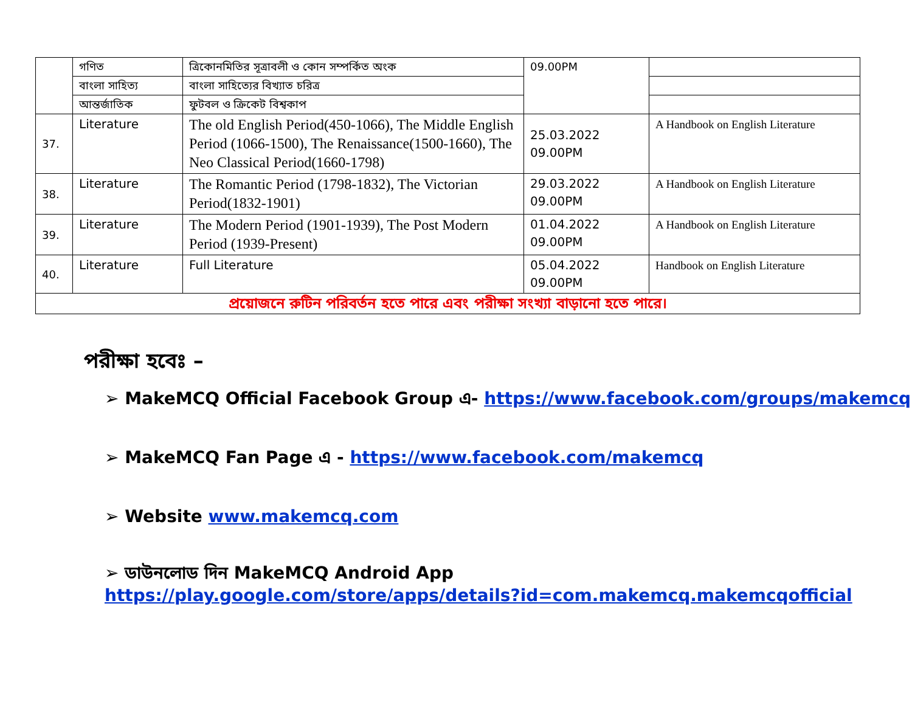| | গণিত | ত্রিকোনমিতির সূত্রাবলী ও কোন সম্পর্কিত অংক | 09.00PM | |
| | বাংলা সাহিত্য | বাংলা সাহিত্যের বিখ্যাত চরিত্র | | |
| | আন্তর্জাতিক | ফুটবল ও ক্রিকেট বিশ্বকাপ | | |
| 37. | Literature | The old English Period(450-1066), The Middle English Period (1066-1500), The Renaissance(1500-1660), The Neo Classical Period(1660-1798) | 25.03.2022 09.00PM | A Handbook on English Literature |
| 38. | Literature | The Romantic Period (1798-1832), The Victorian Period(1832-1901) | 29.03.2022 09.00PM | A Handbook on English Literature |
| 39. | Literature | The Modern Period (1901-1939), The Post Modern Period (1939-Present) | 01.04.2022 09.00PM | A Handbook on English Literature |
| 40. | Literature | Full Literature | 05.04.2022 09.00PM | Handbook on English Literature |
| প্রয়োজনে রুটিন পরিবর্তন হতে পারে এবং পরীক্ষা সংখ্যা বাড়ানো হতে পারে। | | | | |
পরীক্ষা হবেঃ –
➢ MakeMCQ Official Facebook Group এ- https://www.facebook.com/groups/makemcq
➢ MakeMCQ Fan Page এ - https://www.facebook.com/makemcq
➢ Website www.makemcq.com
➢ ডাউনলোড দিন MakeMCQ Android App
https://play.google.com/store/apps/details?id=com.makemcq.makemcqofficial